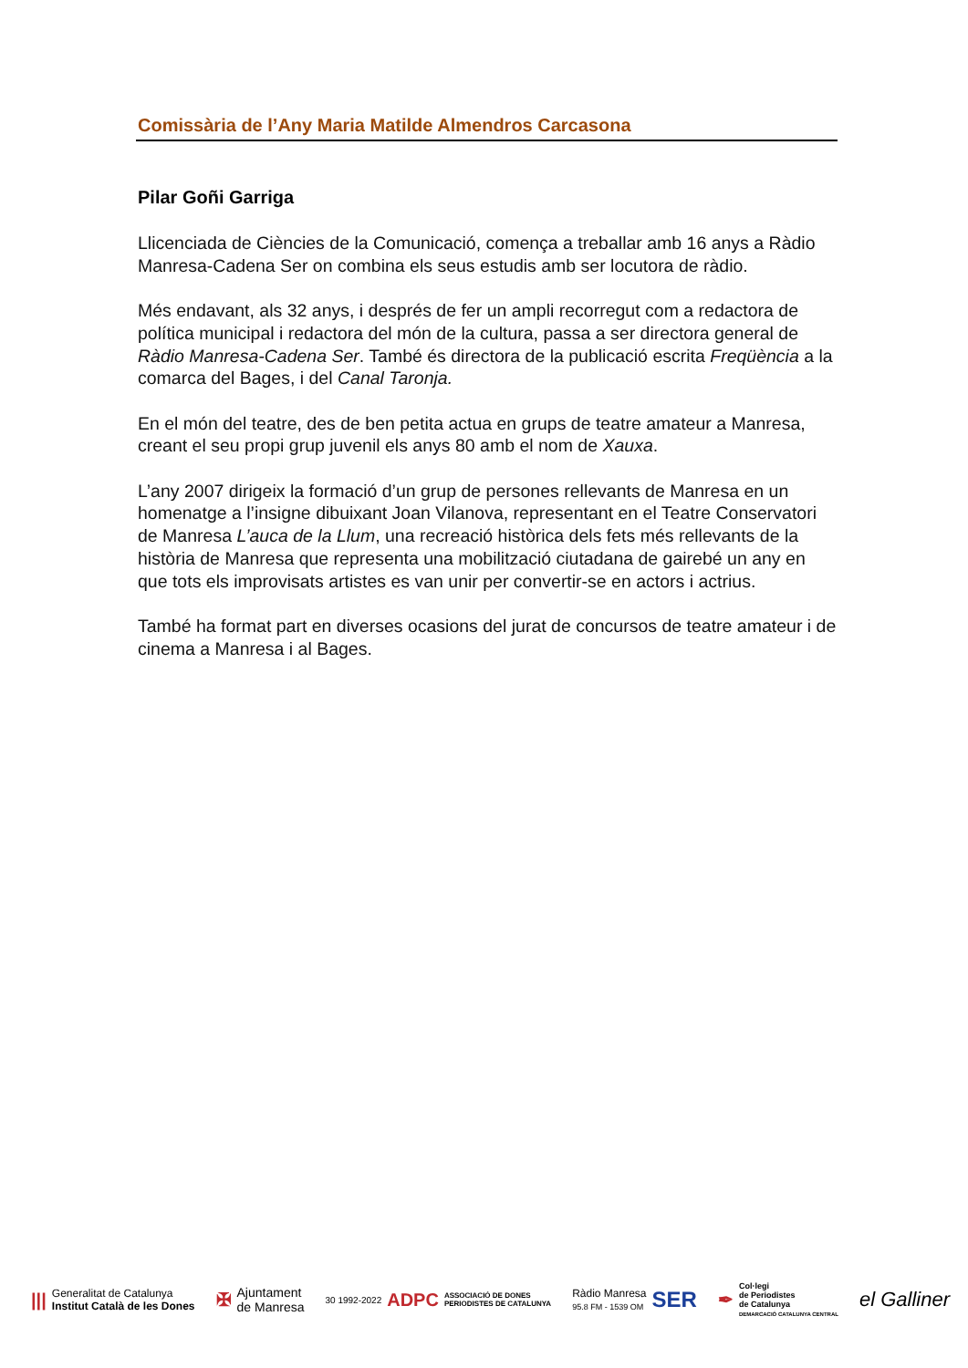Comissària de l’Any Maria Matilde Almendros Carcasona
Pilar Goñi Garriga
Llicenciada de Ciències de la Comunicació, comença a treballar amb 16 anys a Ràdio Manresa-Cadena Ser on combina els seus estudis amb ser locutora de ràdio.
Més endavant, als 32 anys, i després de fer un ampli recorregut com a redactora de política municipal i redactora del món de la cultura, passa a ser directora general de Ràdio Manresa-Cadena Ser. També és directora de la publicació escrita Freqüència a la comarca del Bages, i del Canal Taronja.
En el món del teatre, des de ben petita actua en grups de teatre amateur a Manresa, creant el seu propi grup juvenil els anys 80 amb el nom de Xauxa.
L’any 2007 dirigeix la formació d’un grup de persones rellevants de Manresa en un homenatge a l’insigne dibuixant Joan Vilanova, representant en el Teatre Conservatori de Manresa L’auca de la Llum, una recreació històrica dels fets més rellevants de la història de Manresa que representa una mobilització ciutadana de gairebé un any en que tots els improvisats artistes es van unir per convertir-se en actors i actrius.
També ha format part en diverses ocasions del jurat de concursos de teatre amateur i de cinema a Manresa i al Bages.
|||
Generalitat de Catalunya
Institut Català de les Dones
✠
Ajuntament
de Manresa
30 1992-2022 ADPC
ASSOCIACIÓ DE DONES
PERIODISTES DE CATALUNYA
Ràdio Manresa
95.8 FM - 1539 OM
SER
✒
Col·legi
de Periodistes
de Catalunya
DEMARCACIÓ CATALUNYA CENTRAL
el Galliner